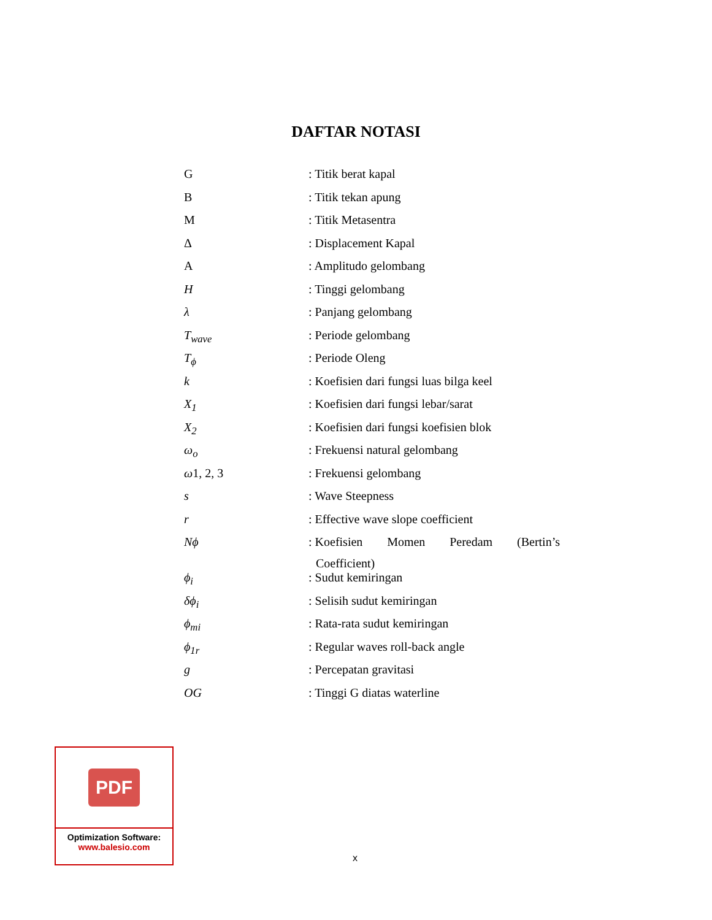DAFTAR NOTASI
| G | : Titik berat kapal |
| B | : Titik tekan apung |
| M | : Titik Metasentra |
| Δ | : Displacement Kapal |
| A | : Amplitudo gelombang |
| H | : Tinggi gelombang |
| λ | : Panjang gelombang |
| T<sub>wave</sub> | : Periode gelombang |
| T<sub>ϕ</sub> | : Periode Oleng |
| k | : Koefisien dari fungsi luas bilga keel |
| X<sub>1</sub> | : Koefisien dari fungsi lebar/sarat |
| X<sub>2</sub> | : Koefisien dari fungsi koefisien blok |
| ω<sub>o</sub> | : Frekuensi natural gelombang |
| ω 1, 2, 3 | : Frekuensi gelombang |
| s | : Wave Steepness |
| r | : Effective wave slope coefficient |
| Nϕ | : Koefisien Momen Peredam (Bertin’s Coefficient) |
| ϕ<sub>i</sub> | : Sudut kemiringan |
| δϕ<sub>i</sub> | : Selisih sudut kemiringan |
| ϕ<sub>mi</sub> | : Rata-rata sudut kemiringan |
| ϕ<sub>1r</sub> | : Regular waves roll-back angle |
| g | : Percepatan gravitasi |
| OG | : Tinggi G diatas waterline |
PDF
Optimization Software:
www.balesio.com
x